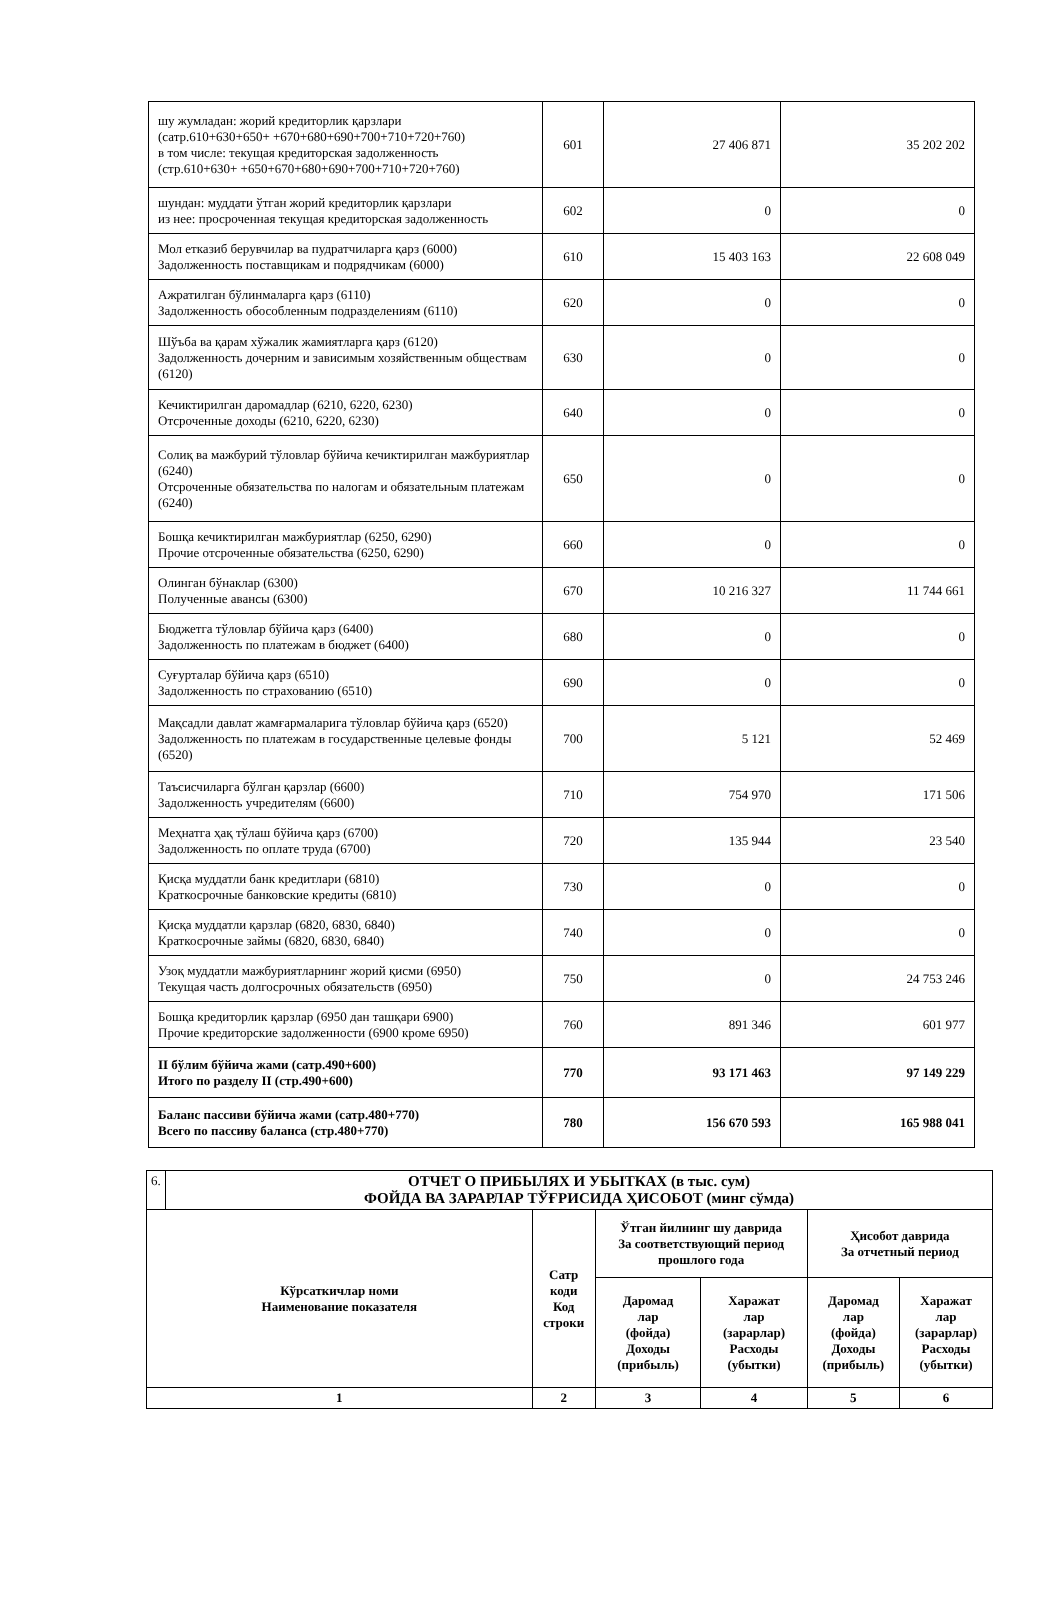| шу жумладан: жорий кредиторлик қарзлари (сатр.610+630+650+ +670+680+690+700+710+720+760) в том числе: текущая кредиторская задолженность (стр.610+630+ +650+670+680+690+700+710+720+760) | 601 | 27 406 871 | 35 202 202 |
| шундан: муддати ўтган жорий кредиторлик қарзлари из нее: просроченная текущая кредиторская задолженность | 602 | 0 | 0 |
| Мол етказиб берувчилар ва пудратчиларга қарз (6000) Задолженность поставщикам и подрядчикам (6000) | 610 | 15 403 163 | 22 608 049 |
| Ажратилган бўлинмаларга қарз (6110) Задолженность обособленным подразделениям (6110) | 620 | 0 | 0 |
| Шўъба ва қарам хўжалик жамиятларга қарз (6120) Задолженность дочерним и зависимым хозяйственным обществам (6120) | 630 | 0 | 0 |
| Кечиктирилган даромадлар (6210, 6220, 6230) Отсроченные доходы (6210, 6220, 6230) | 640 | 0 | 0 |
| Солиқ ва мажбурий тўловлар бўйича кечиктирилган мажбуриятлар (6240) Отсроченные обязательства по налогам и обязательным платежам (6240) | 650 | 0 | 0 |
| Бошқа кечиктирилган мажбуриятлар (6250, 6290) Прочие отсроченные обязательства (6250, 6290) | 660 | 0 | 0 |
| Олинган бўнаклар (6300) Полученные авансы (6300) | 670 | 10 216 327 | 11 744 661 |
| Бюджетга тўловлар бўйича қарз (6400) Задолженность по платежам в бюджет (6400) | 680 | 0 | 0 |
| Суғурталар бўйича қарз (6510) Задолженность по страхованию (6510) | 690 | 0 | 0 |
| Мақсадли давлат жамғармаларига тўловлар бўйича қарз (6520) Задолженность по платежам в государственные целевые фонды (6520) | 700 | 5 121 | 52 469 |
| Таъсисчиларга бўлган қарзлар (6600) Задолженность учредителям (6600) | 710 | 754 970 | 171 506 |
| Меҳнатга ҳақ тўлаш бўйича қарз (6700) Задолженность по оплате труда (6700) | 720 | 135 944 | 23 540 |
| Қисқа муддатли банк кредитлари (6810) Краткосрочные банковские кредиты (6810) | 730 | 0 | 0 |
| Қисқа муддатли қарзлар (6820, 6830, 6840) Краткосрочные займы (6820, 6830, 6840) | 740 | 0 | 0 |
| Узоқ муддатли мажбуриятларнинг жорий қисми (6950) Текущая часть долгосрочных обязательств (6950) | 750 | 0 | 24 753 246 |
| Бошқа кредиторлик қарзлар (6950 дан ташқари 6900) Прочие кредиторские задолженности (6900 кроме 6950) | 760 | 891 346 | 601 977 |
| II бўлим бўйича жами (сатр.490+600) Итого по разделу II (стр.490+600) | 770 | 93 171 463 | 97 149 229 |
| Баланс пассиви бўйича жами (сатр.480+770) Всего по пассиву баланса (стр.480+770) | 780 | 156 670 593 | 165 988 041 |
| 6. | ОТЧЕТ О ПРИБЫЛЯХ И УБЫТКАХ (в тыс. сум) ФОЙДА ВА ЗАРАРЛАР ТЎҒРИСИДА ҲИСОБОТ (минг сўмда) | | | | | |
| Кўрсаткичлар номи Наименование показателя | | Сатр коди Код строки | Ўтган йилнинг шу даврида За соответствующий период прошлого года | | Ҳисобот даврида За отчетный период | |
| | | | Даромад лар (фойда) Доходы (прибыль) | Харажат лар (зарарлар) Расходы (убытки) | Даромад лар (фойда) Доходы (прибыль) | Харажат лар (зарарлар) Расходы (убытки) |
| 1 | | 2 | 3 | 4 | 5 | 6 |